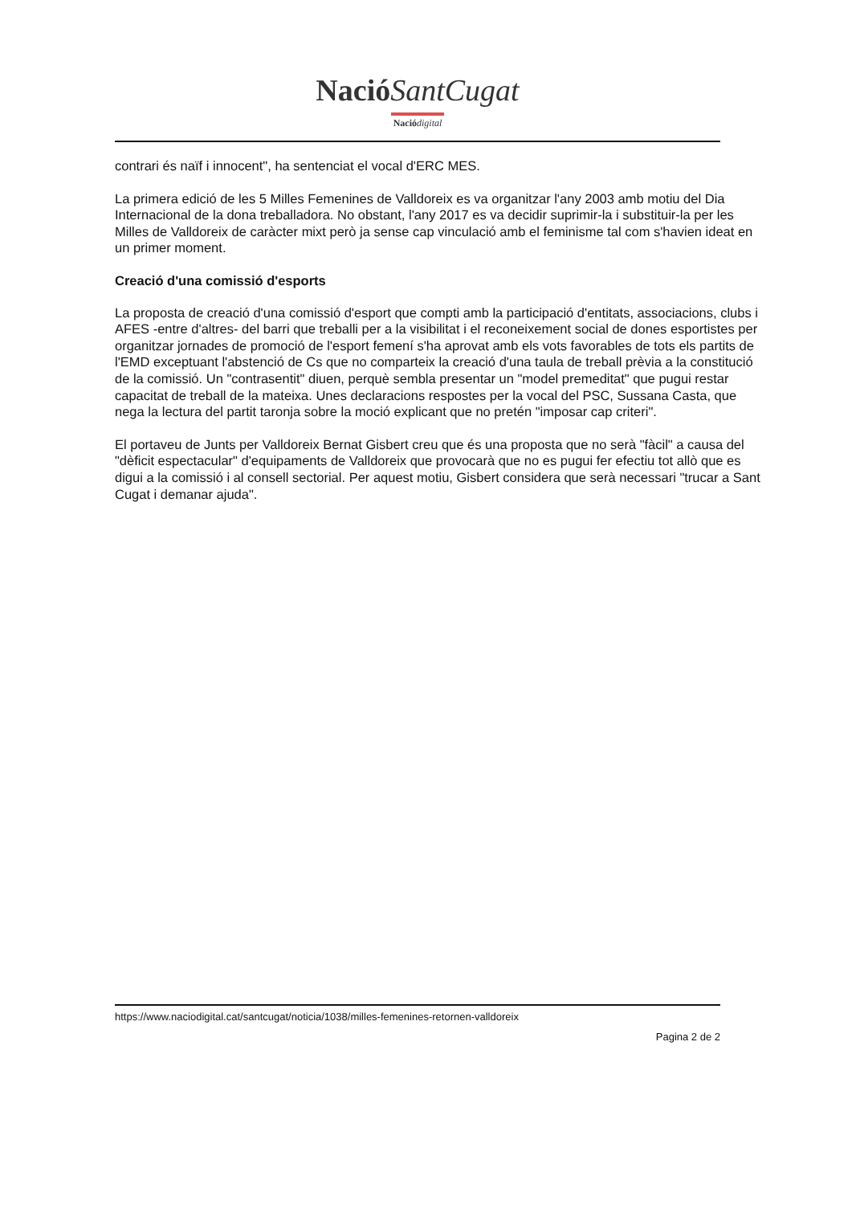Nació SantCugat
Nació digital
contrari és naïf i innocent", ha sentenciat el vocal d'ERC MES.
La primera edició de les 5 Milles Femenines de Valldoreix es va organitzar l'any 2003 amb motiu del Dia Internacional de la dona treballadora. No obstant, l'any 2017 es va decidir suprimir-la i substituir-la per les Milles de Valldoreix de caràcter mixt però ja sense cap vinculació amb el feminisme tal com s'havien ideat en un primer moment.
Creació d'una comissió d'esports
La proposta de creació d'una comissió d'esport que compti amb la participació d'entitats, associacions, clubs i AFES -entre d'altres- del barri que treballi per a la visibilitat i el reconeixement social de dones esportistes per organitzar jornades de promoció de l'esport femení s'ha aprovat amb els vots favorables de tots els partits de l'EMD exceptuant l'abstenció de Cs que no comparteix la creació d'una taula de treball prèvia a la constitució de la comissió. Un "contrasentit" diuen, perquè sembla presentar un "model premeditat" que pugui restar capacitat de treball de la mateixa. Unes declaracions respostes per la vocal del PSC, Sussana Casta, que nega la lectura del partit taronja sobre la moció explicant que no pretén "imposar cap criteri".
El portaveu de Junts per Valldoreix Bernat Gisbert creu que és una proposta que no serà "fàcil" a causa del "dèficit espectacular" d'equipaments de Valldoreix que provocarà que no es pugui fer efectiu tot allò que es digui a la comissió i al consell sectorial. Per aquest motiu, Gisbert considera que serà necessari "trucar a Sant Cugat i demanar ajuda".
https://www.naciodigital.cat/santcugat/noticia/1038/milles-femenines-retornen-valldoreix
Pagina 2 de 2